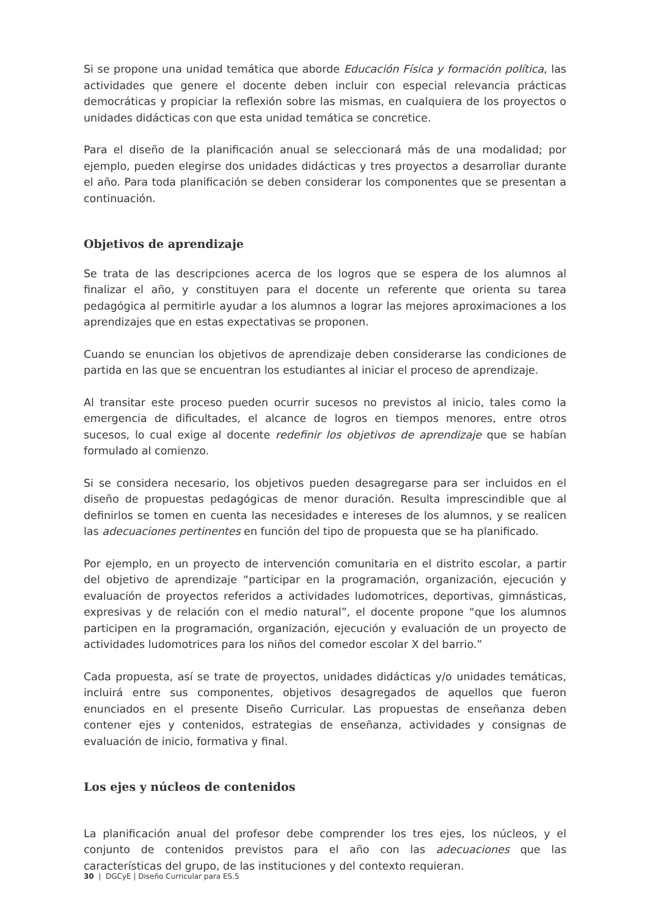Si se propone una unidad temática que aborde Educación Física y formación política, las actividades que genere el docente deben incluir con especial relevancia prácticas democráticas y propiciar la reflexión sobre las mismas, en cualquiera de los proyectos o unidades didácticas con que esta unidad temática se concretice.
Para el diseño de la planificación anual se seleccionará más de una modalidad; por ejemplo, pueden elegirse dos unidades didácticas y tres proyectos a desarrollar durante el año. Para toda planificación se deben considerar los componentes que se presentan a continuación.
Objetivos de aprendizaje
Se trata de las descripciones acerca de los logros que se espera de los alumnos al finalizar el año, y constituyen para el docente un referente que orienta su tarea pedagógica al permitirle ayudar a los alumnos a lograr las mejores aproximaciones a los aprendizajes que en estas expectativas se proponen.
Cuando se enuncian los objetivos de aprendizaje deben considerarse las condiciones de partida en las que se encuentran los estudiantes al iniciar el proceso de aprendizaje.
Al transitar este proceso pueden ocurrir sucesos no previstos al inicio, tales como la emergencia de dificultades, el alcance de logros en tiempos menores, entre otros sucesos, lo cual exige al docente redefinir los objetivos de aprendizaje que se habían formulado al comienzo.
Si se considera necesario, los objetivos pueden desagregarse para ser incluidos en el diseño de propuestas pedagógicas de menor duración. Resulta imprescindible que al definirlos se tomen en cuenta las necesidades e intereses de los alumnos, y se realicen las adecuaciones pertinentes en función del tipo de propuesta que se ha planificado.
Por ejemplo, en un proyecto de intervención comunitaria en el distrito escolar, a partir del objetivo de aprendizaje “participar en la programación, organización, ejecución y evaluación de proyectos referidos a actividades ludomotrices, deportivas, gimnásticas, expresivas y de relación con el medio natural”, el docente propone “que los alumnos participen en la programación, organización, ejecución y evaluación de un proyecto de actividades ludomotrices para los niños del comedor escolar X del barrio.”
Cada propuesta, así se trate de proyectos, unidades didácticas y/o unidades temáticas, incluirá entre sus componentes, objetivos desagregados de aquellos que fueron enunciados en el presente Diseño Curricular. Las propuestas de enseñanza deben contener ejes y contenidos, estrategias de enseñanza, actividades y consignas de evaluación de inicio, formativa y final.
Los ejes y núcleos de contenidos
La planificación anual del profesor debe comprender los tres ejes, los núcleos, y el conjunto de contenidos previstos para el año con las adecuaciones que las características del grupo, de las instituciones y del contexto requieran.
30 | DGCyE | Diseño Curricular para ES.5